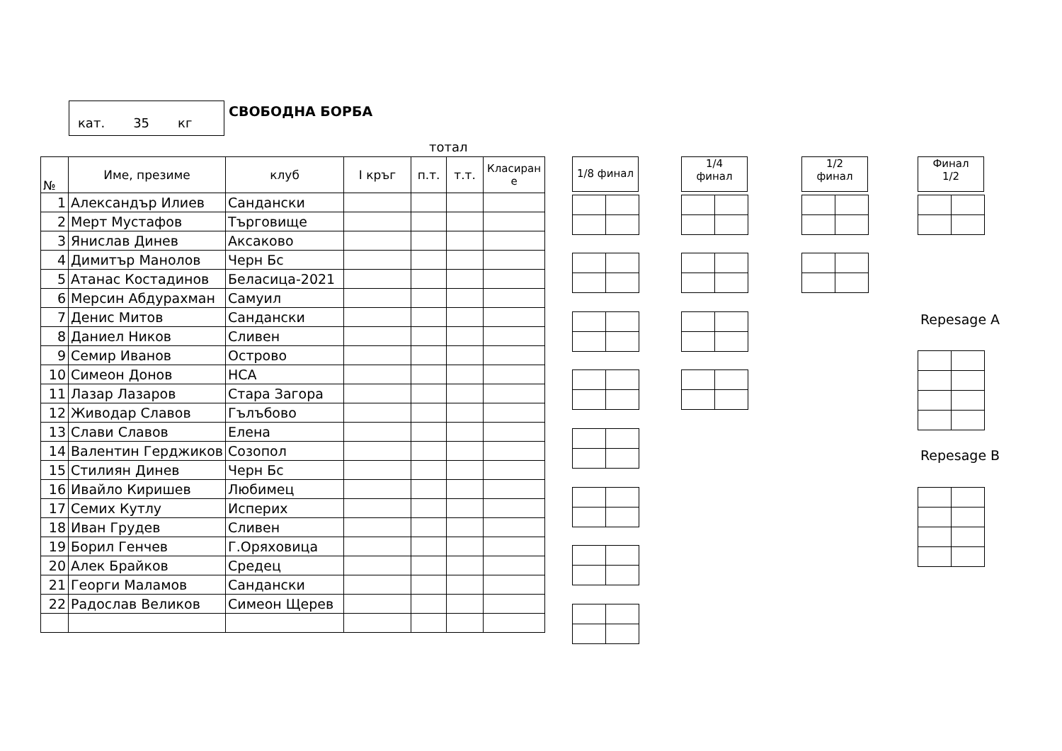кат. 35 кг
СВОБОДНА БОРБА
тотал
| № | Име, презиме | клуб | I кръг | п.т. | т.т. | Класиран е |
| --- | --- | --- | --- | --- | --- | --- |
| 1 | Александър Илиев | Сандански | | | | |
| 2 | Мерт Мустафов | Търговище | | | | |
| 3 | Янислав Динев | Аксаково | | | | |
| 4 | Димитър Манолов | Черн Бс | | | | |
| 5 | Атанас Костадинов | Беласица-2021 | | | | |
| 6 | Мерсин Абдурахман | Самуил | | | | |
| 7 | Денис Митов | Сандански | | | | |
| 8 | Даниел Ников | Сливен | | | | |
| 9 | Семир Иванов | Острово | | | | |
| 10 | Симеон Донов | НСА | | | | |
| 11 | Лазар Лазаров | Стара Загора | | | | |
| 12 | Живодар Славов | Гълъбово | | | | |
| 13 | Слави Славов | Елена | | | | |
| 14 | Валентин Герджиков | Созопол | | | | |
| 15 | Стилиян Динев | Черн Бс | | | | |
| 16 | Ивайло Киришев | Любимец | | | | |
| 17 | Семих Кутлу | Исперих | | | | |
| 18 | Иван Грудев | Сливен | | | | |
| 19 | Борил Генчев | Г.Оряховица | | | | |
| 20 | Алек Брайков | Средец | | | | |
| 21 | Георги Маламов | Сандански | | | | |
| 22 | Радослав Великов | Симеон Щерев | | | | |
1/8 финал
1/4
финал
1/2
финал
Финал
1/2
Repesage A
Repesage B